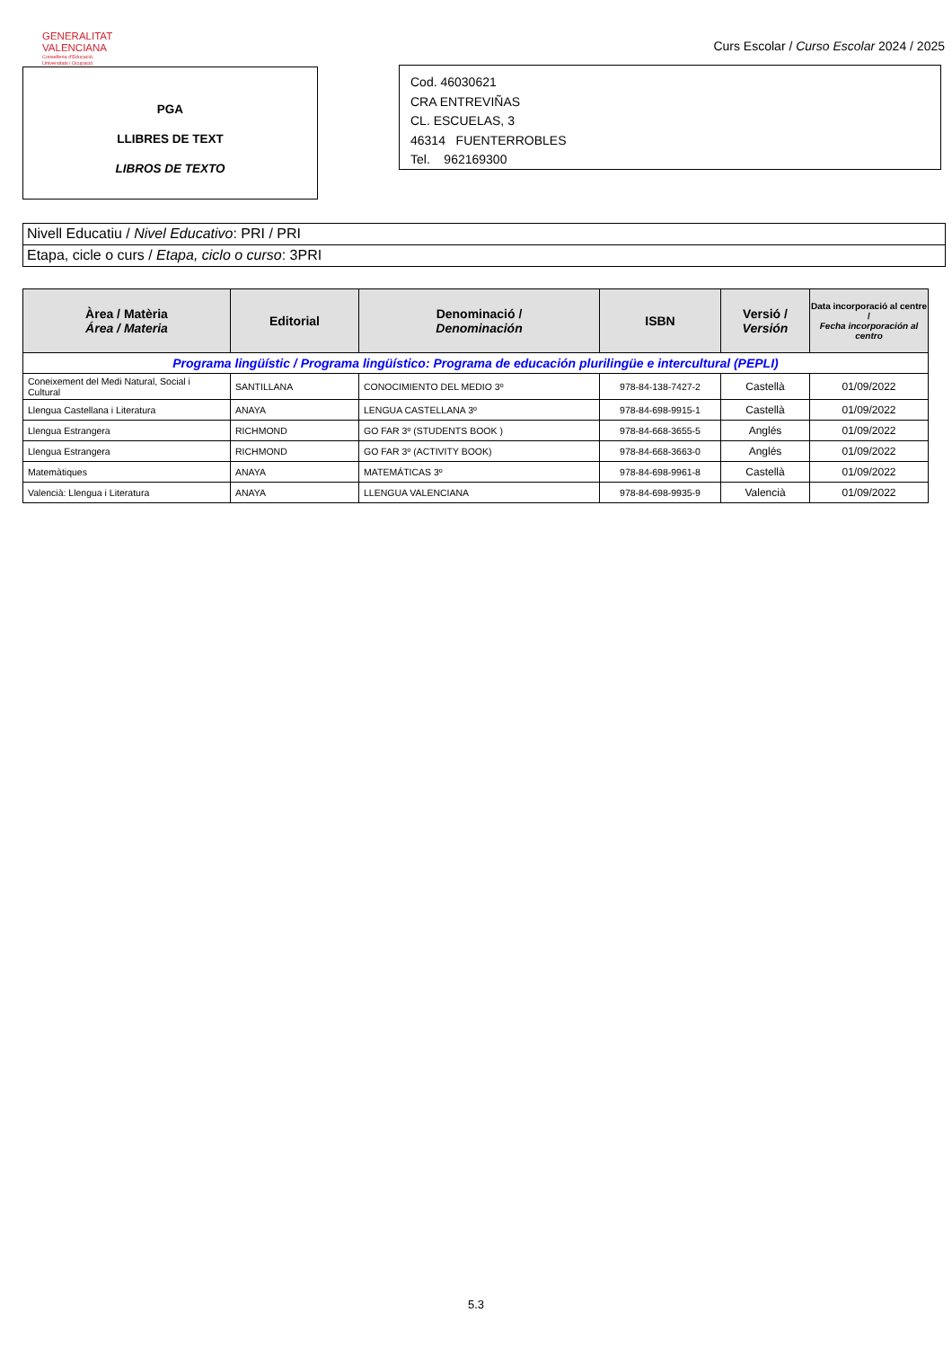GENERALITAT
VALENCIANA
Conselleria d'Educació,
Universitats i Ocupació
Curs Escolar / Curso Escolar 2024 / 2025
PGA
LLIBRES DE TEXT
LIBROS DE TEXTO
Cod. 46030621
CRA ENTREVIÑAS
CL. ESCUELAS, 3
46314 FUENTERROBLES
Tel. 962169300
Nivell Educatiu / Nivel Educativo: PRI / PRI
Etapa, cicle o curs / Etapa, ciclo o curso: 3PRI
| Àrea / Matèria Área / Materia | Editorial | Denominació / Denominación | ISBN | Versió / Versión | Data incorporació al centre / Fecha incorporación al centro |
| --- | --- | --- | --- | --- | --- |
| Programa lingüístic / Programa lingüístico: Programa de educación plurilingüe e intercultural (PEPLI) | | | | | |
| Coneixement del Medi Natural, Social i Cultural | SANTILLANA | CONOCIMIENTO DEL MEDIO 3º | 978-84-138-7427-2 | Castellà | 01/09/2022 |
| Llengua Castellana i Literatura | ANAYA | LENGUA CASTELLANA 3º | 978-84-698-9915-1 | Castellà | 01/09/2022 |
| Llengua Estrangera | RICHMOND | GO FAR 3º (STUDENTS BOOK ) | 978-84-668-3655-5 | Anglés | 01/09/2022 |
| Llengua Estrangera | RICHMOND | GO FAR 3º (ACTIVITY BOOK) | 978-84-668-3663-0 | Anglés | 01/09/2022 |
| Matemàtiques | ANAYA | MATEMÁTICAS 3º | 978-84-698-9961-8 | Castellà | 01/09/2022 |
| Valencià: Llengua i Literatura | ANAYA | LLENGUA VALENCIANA | 978-84-698-9935-9 | Valencià | 01/09/2022 |
5.3